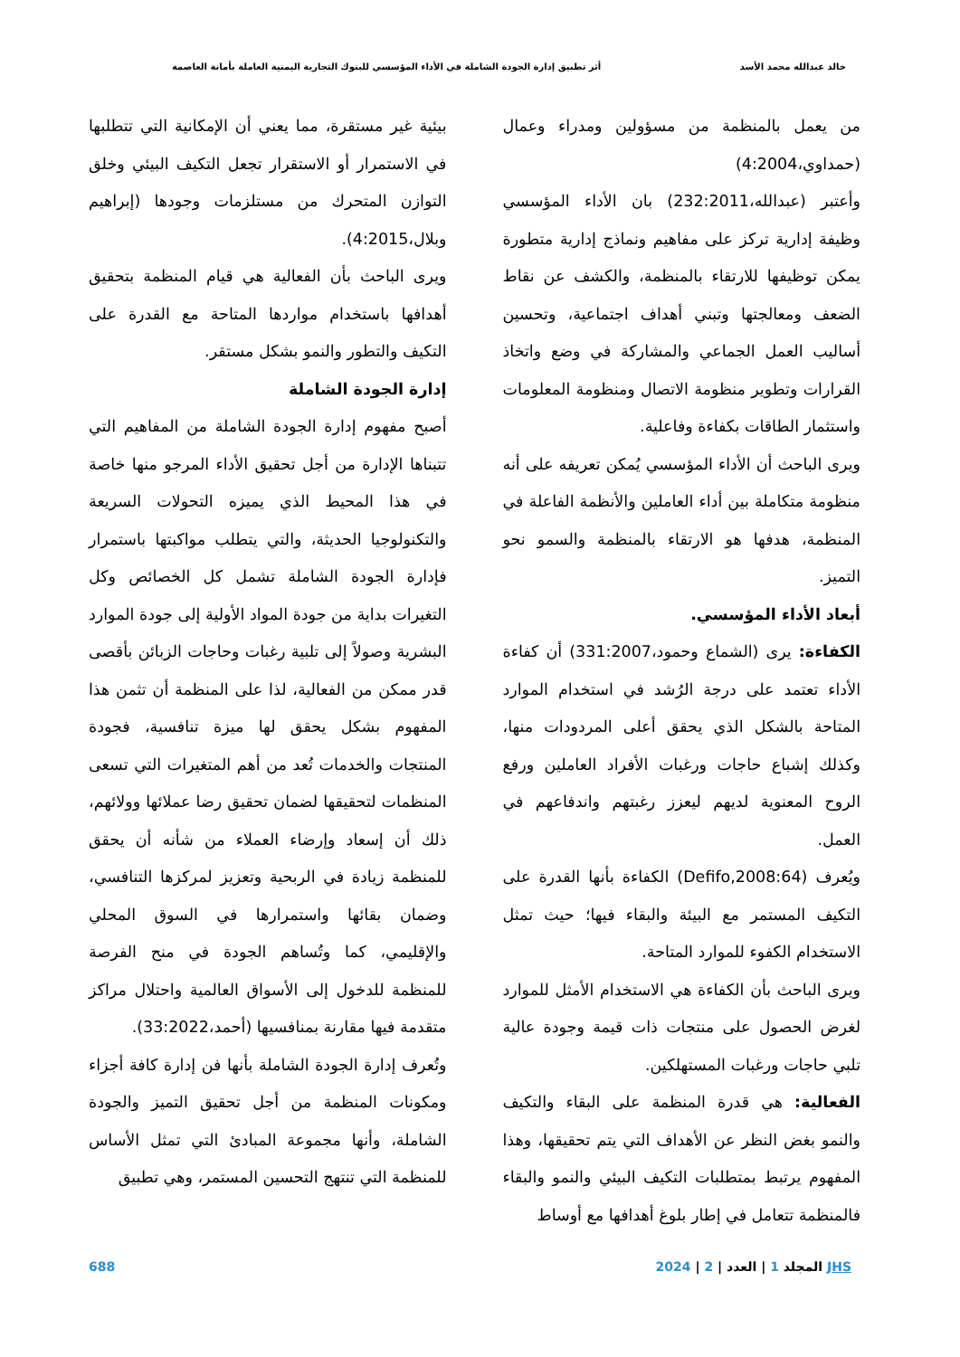خالد عبدالله محمد الأسد أثر تطبيق إدارة الجودة الشاملة في الأداء المؤسسي للبنوك التجارية اليمنية العاملة بأمانة العاصمة
من يعمل بالمنظمة من مسؤولين ومدراء وعمال (حمداوي،4:2004)
وأعتبر (عبدالله،232:2011) بان الأداء المؤسسي وظيفة إدارية تركز على مفاهيم ونماذج إدارية متطورة يمكن توظيفها للارتقاء بالمنظمة، والكشف عن نقاط الضعف ومعالجتها وتبني أهداف اجتماعية، وتحسين أساليب العمل الجماعي والمشاركة في وضع واتخاذ القرارات وتطوير منظومة الاتصال ومنظومة المعلومات واستثمار الطاقات بكفاءة وفاعلية.
ويرى الباحث أن الأداء المؤسسي يُمكن تعريفه على أنه منظومة متكاملة بين أداء العاملين والأنظمة الفاعلة في المنظمة، هدفها هو الارتقاء بالمنظمة والسمو نحو التميز.
أبعاد الأداء المؤسسي.
الكفاءة: يرى (الشماع وحمود،331:2007) أن كفاءة الأداء تعتمد على درجة الرُشد في استخدام الموارد المتاحة بالشكل الذي يحقق أعلى المردودات منها، وكذلك إشباع حاجات ورغبات الأفراد العاملين ورفع الروح المعنوية لديهم ليعزز رغبتهم واندفاعهم في العمل.
ويُعرف (Defifo,2008:64) الكفاءة بأنها القدرة على التكيف المستمر مع البيئة والبقاء فيها؛ حيث تمثل الاستخدام الكفوء للموارد المتاحة.
ويرى الباحث بأن الكفاءة هي الاستخدام الأمثل للموارد لغرض الحصول على منتجات ذات قيمة وجودة عالية تلبي حاجات ورغبات المستهلكين.
الفعالية: هي قدرة المنظمة على البقاء والتكيف والنمو بغض النظر عن الأهداف التي يتم تحقيقها، وهذا المفهوم يرتبط بمتطلبات التكيف البيئي والنمو والبقاء فالمنظمة تتعامل في إطار بلوغ أهدافها مع أوساط
بيئية غير مستقرة، مما يعني أن الإمكانية التي تتطلبها في الاستمرار أو الاستقرار تجعل التكيف البيئي وخلق التوازن المتحرك من مستلزمات وجودها (إبراهيم وبلال،4:2015).
ويرى الباحث بأن الفعالية هي قيام المنظمة بتحقيق أهدافها باستخدام مواردها المتاحة مع القدرة على التكيف والتطور والنمو بشكل مستقر.
إدارة الجودة الشاملة
أصبح مفهوم إدارة الجودة الشاملة من المفاهيم التي تتبناها الإدارة من أجل تحقيق الأداء المرجو منها خاصة في هذا المحيط الذي يميزه التحولات السريعة والتكنولوجيا الحديثة، والتي يتطلب مواكبتها باستمرار فإدارة الجودة الشاملة تشمل كل الخصائص وكل التغيرات بداية من جودة المواد الأولية إلى جودة الموارد البشرية وصولاً إلى تلبية رغبات وحاجات الزبائن بأقصى قدر ممكن من الفعالية، لذا على المنظمة أن تثمن هذا المفهوم بشكل يحقق لها ميزة تنافسية، فجودة المنتجات والخدمات تُعد من أهم المتغيرات التي تسعى المنظمات لتحقيقها لضمان تحقيق رضا عملائها وولائهم، ذلك أن إسعاد وإرضاء العملاء من شأنه أن يحقق للمنظمة زيادة في الربحية وتعزيز لمركزها التنافسي، وضمان بقائها واستمرارها في السوق المحلي والإقليمي، كما وتُساهم الجودة في منح الفرصة للمنظمة للدخول إلى الأسواق العالمية واحتلال مراكز متقدمة فيها مقارنة بمنافسيها (أحمد،33:2022).
وتُعرف إدارة الجودة الشاملة بأنها فن إدارة كافة أجزاء ومكونات المنظمة من أجل تحقيق التميز والجودة الشاملة، وأنها مجموعة المبادئ التي تمثل الأساس للمنظمة التي تنتهج التحسين المستمر، وهي تطبيق
JHS المجلد 1 | العدد | 2 | 2024 688